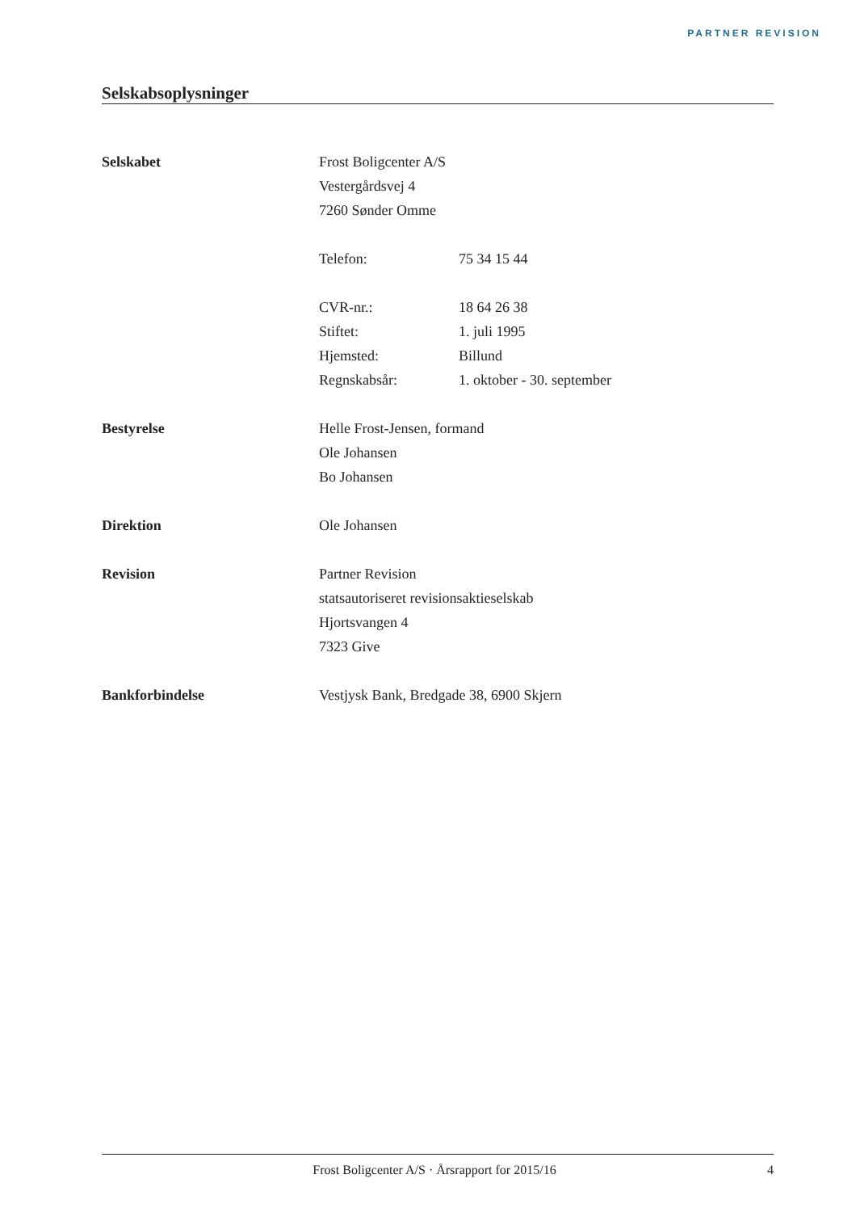PARTNER REVISION
Selskabsoplysninger
Selskabet Frost Boligcenter A/S
Vestergårdsvej 4
7260 Sønder Omme
Telefon: 75 34 15 44
CVR-nr.: 18 64 26 38
Stiftet: 1. juli 1995
Hjemsted: Billund
Regnskabsår: 1. oktober - 30. september
Bestyrelse Helle Frost-Jensen, formand
Ole Johansen
Bo Johansen
Direktion Ole Johansen
Revision Partner Revision
statsautoriseret revisionsaktieselskab
Hjortsvangen 4
7323 Give
Bankforbindelse Vestjysk Bank, Bredgade 38, 6900 Skjern
Frost Boligcenter A/S · Årsrapport for 2015/16
4